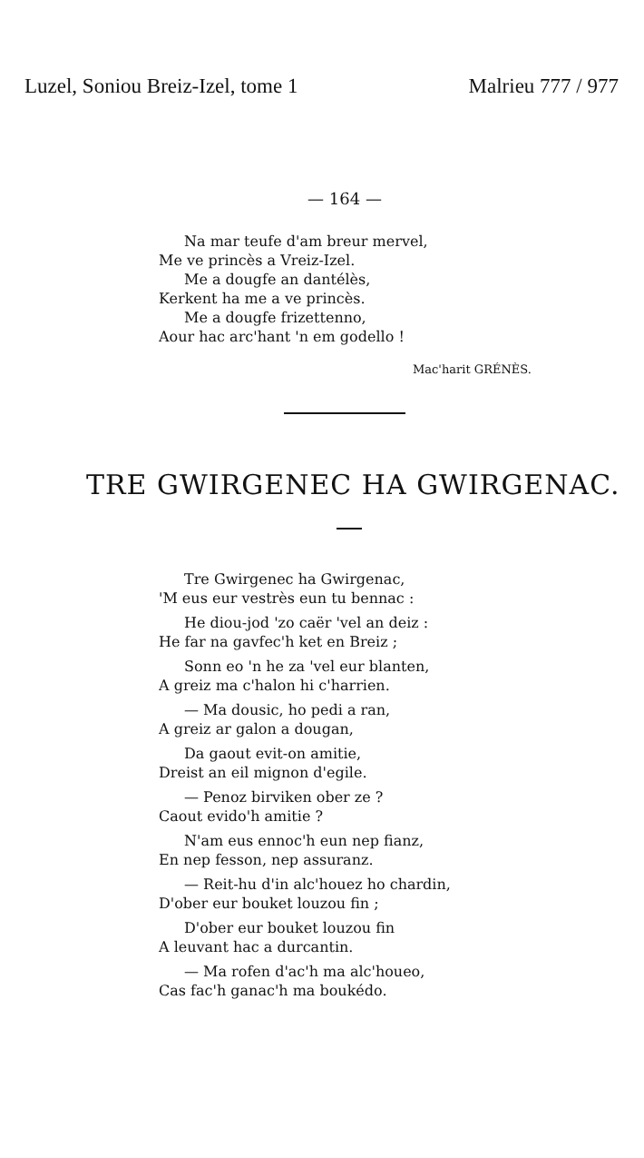Luzel, Soniou Breiz-Izel, tome 1 Malrieu 777 / 977
— 164 —
Na mar teufe d'am breur mervel,
Me ve princès a Vreiz-Izel.
Me a dougfe an dantélès,
Kerkent ha me a ve princès.
Me a dougfe frizettenno,
Aour hac arc'hant 'n em godello !
Mac'harit GRÉNÈS.
TRE GWIRGENEC HA GWIRGENAC.
Tre Gwirgenec ha Gwirgenac,
'M eus eur vestrès eun tu bennac :
He diou-jod 'zo caër 'vel an deiz :
He far na gavfec'h ket en Breiz ;
Sonn eo 'n he za 'vel eur blanten,
A greiz ma c'halon hi c'harrien.
— Ma dousic, ho pedi a ran,
A greiz ar galon a dougan,
Da gaout evit-on amitie,
Dreist an eil mignon d'egile.
— Penoz birviken ober ze ?
Caout evido'h amitie ?
N'am eus ennoc'h eun nep fianz,
En nep fesson, nep assuranz.
— Reit-hu d'in alc'houez ho chardin,
D'ober eur bouket louzou fin ;
D'ober eur bouket louzou fin
A leuvant hac a durcantin.
— Ma rofen d'ac'h ma alc'houeo,
Cas fac'h ganac'h ma boukédo.